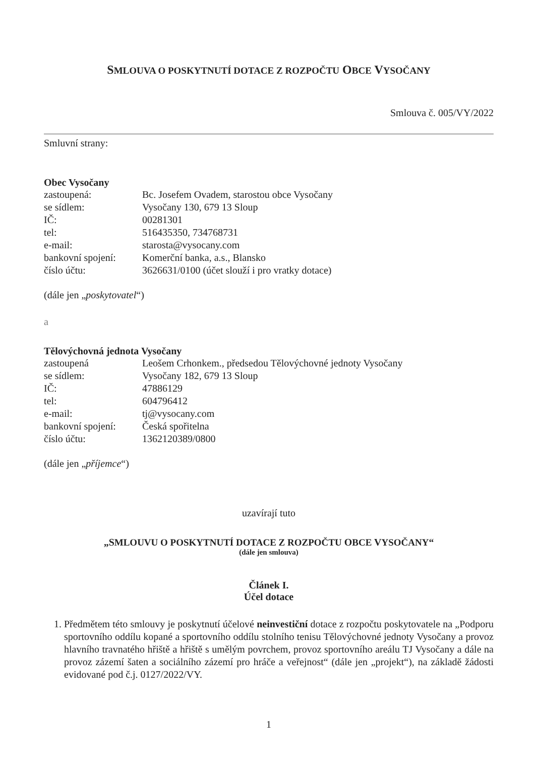SMLOUVA O POSKYTNUTÍ DOTACE Z ROZPOČTU OBCE VYSOČANY
Smlouva č. 005/VY/2022
Smluvní strany:
Obec Vysočany
zastoupená: Bc. Josefem Ovadem, starostou obce Vysočany
se sídlem: Vysočany 130, 679 13 Sloup
IČ: 00281301
tel: 516435350, 734768731
e-mail: starosta@vysocany.com
bankovní spojení: Komerční banka, a.s., Blansko
číslo účtu: 3626631/0100 (účet slouží i pro vratky dotace)
(dále jen „poskytovatel“)
a
Tělovýchovná jednota Vysočany
zastoupená Leošem Crhonkem., předsedou Tělovýchovné jednoty Vysočany
se sídlem: Vysočany 182, 679 13 Sloup
IČ: 47886129
tel: 604796412
e-mail: tj@vysocany.com
bankovní spojení: Česká spořitelna
číslo účtu: 1362120389/0800
(dále jen „příjemce“)
uzavírají tuto
„SMLOUVU O POSKYTNUTÍ DOTACE Z ROZPOČTU OBCE VYSOČANY“
(dále jen smlouva)
Článek I.
Účel dotace
1. Předmětem této smlouvy je poskytnutí účelové neinvestiční dotace z rozpočtu poskytovatele na „Podporu sportovního oddílu kopané a sportovního oddílu stolního tenisu Tělovýchovné jednoty Vysočany a provoz hlavního travnatého hřiště a hřiště s umělým povrchem, provoz sportovního areálu TJ Vysočany a dále na provoz zázemí šaten a sociálního zázemí pro hráče a veřejnost“ (dále jen „projekt“), na základě žádosti evidované pod č.j. 0127/2022/VY.
1